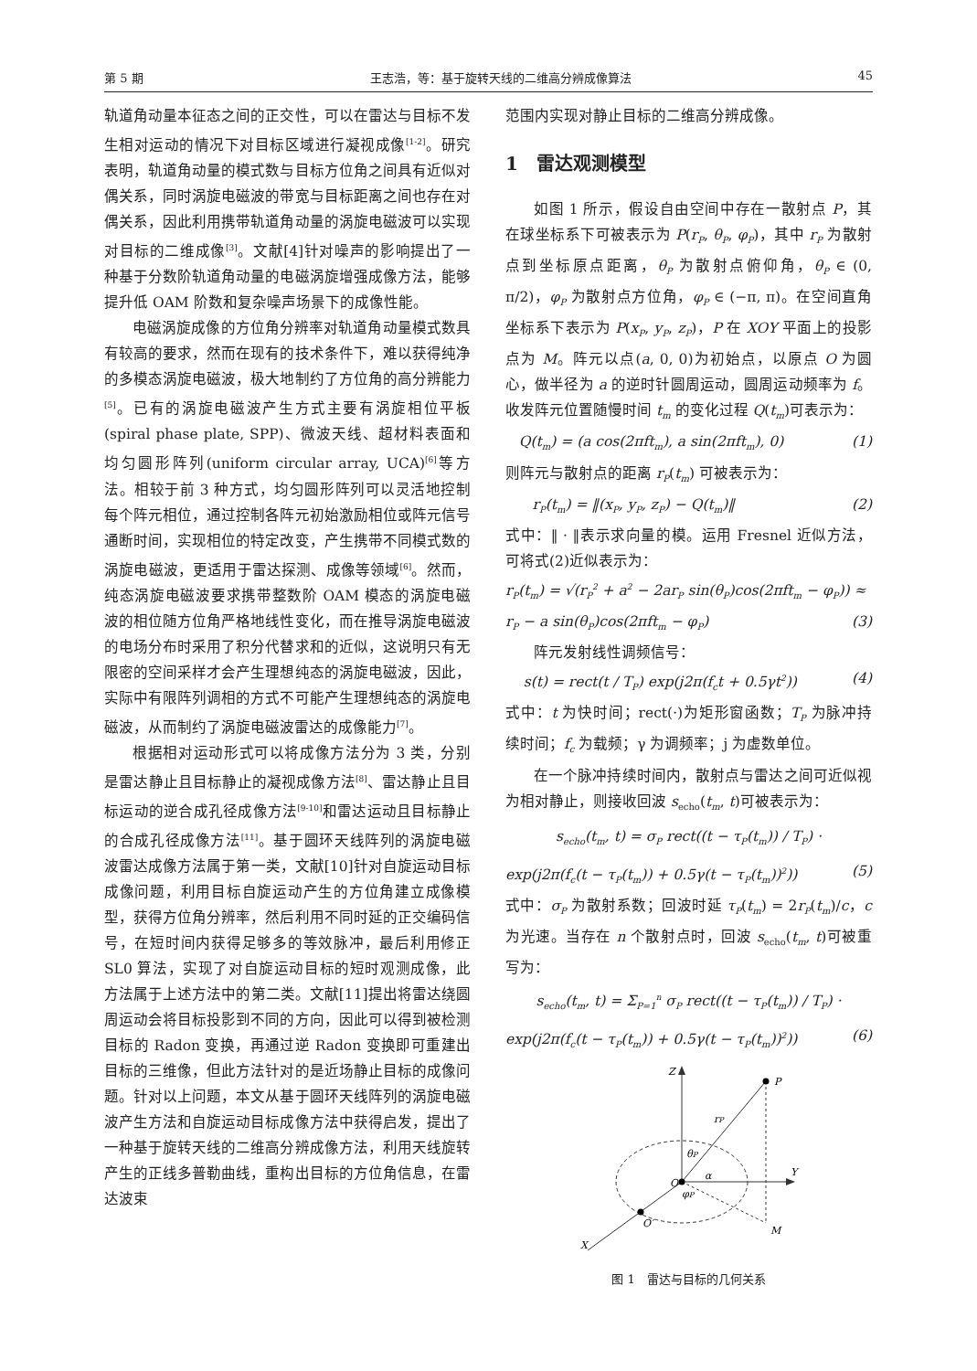第 5 期 王志浩，等：基于旋转天线的二维高分辨成像算法 45
轨道角动量本征态之间的正交性，可以在雷达与目标不发生相对运动的情况下对目标区域进行凝视成像<sup>[1-2]</sup>。研究表明，轨道角动量的模式数与目标方位角之间具有近似对偶关系，同时涡旋电磁波的带宽与目标距离之间也存在对偶关系，因此利用携带轨道角动量的涡旋电磁波可以实现对目标的二维成像<sup>[3]</sup>。文献[4]针对噪声的影响提出了一种基于分数阶轨道角动量的电磁涡旋增强成像方法，能够提升低 OAM 阶数和复杂噪声场景下的成像性能。
电磁涡旋成像的方位角分辨率对轨道角动量模式数具有较高的要求，然而在现有的技术条件下，难以获得纯净的多模态涡旋电磁波，极大地制约了方位角的高分辨能力<sup>[5]</sup>。已有的涡旋电磁波产生方式主要有涡旋相位平板(spiral phase plate, SPP)、微波天线、超材料表面和均匀圆形阵列(uniform circular array, UCA)<sup>[6]</sup>等方法。相较于前 3 种方式，均匀圆形阵列可以灵活地控制每个阵元相位，通过控制各阵元初始激励相位或阵元信号通断时间，实现相位的特定改变，产生携带不同模式数的涡旋电磁波，更适用于雷达探测、成像等领域<sup>[6]</sup>。然而，纯态涡旋电磁波要求携带整数阶 OAM 模态的涡旋电磁波的相位随方位角严格地线性变化，而在推导涡旋电磁波的电场分布时采用了积分代替求和的近似，这说明只有无限密的空间采样才会产生理想纯态的涡旋电磁波，因此，实际中有限阵列调相的方式不可能产生理想纯态的涡旋电磁波，从而制约了涡旋电磁波雷达的成像能力<sup>[7]</sup>。
根据相对运动形式可以将成像方法分为 3 类，分别是雷达静止且目标静止的凝视成像方法<sup>[8]</sup>、雷达静止且目标运动的逆合成孔径成像方法<sup>[9-10]</sup>和雷达运动且目标静止的合成孔径成像方法<sup>[11]</sup>。基于圆环天线阵列的涡旋电磁波雷达成像方法属于第一类，文献[10]针对自旋运动目标成像问题，利用目标自旋运动产生的方位角建立成像模型，获得方位角分辨率，然后利用不同时延的正交编码信号，在短时间内获得足够多的等效脉冲，最后利用修正 SL0 算法，实现了对自旋运动目标的短时观测成像，此方法属于上述方法中的第二类。文献[11]提出将雷达绕圆周运动会将目标投影到不同的方向，因此可以得到被检测目标的 Radon 变换，再通过逆 Radon 变换即可重建出目标的三维像，但此方法针对的是近场静止目标的成像问题。针对以上问题，本文从基于圆环天线阵列的涡旋电磁波产生方法和自旋运动目标成像方法中获得启发，提出了一种基于旋转天线的二维高分辨成像方法，利用天线旋转产生的正线多普勒曲线，重构出目标的方位角信息，在雷达波束
范围内实现对静止目标的二维高分辨成像。
1　雷达观测模型
如图 1 所示，假设自由空间中存在一散射点 P，其在球坐标系下可被表示为 P(r<sub>P</sub>, θ<sub>P</sub>, φ<sub>P</sub>)，其中 r<sub>P</sub> 为散射点到坐标原点距离，θ<sub>P</sub> 为散射点俯仰角，θ<sub>P</sub> ∈ (0, π/2)，φ<sub>P</sub> 为散射点方位角，φ<sub>P</sub> ∈ (−π, π)。在空间直角坐标系下表示为 P(x<sub>P</sub>, y<sub>P</sub>, z<sub>P</sub>)，P 在 XOY 平面上的投影点为 M。阵元以点(a, 0, 0)为初始点，以原点 O 为圆心，做半径为 a 的逆时针圆周运动，圆周运动频率为 f。收发阵元位置随慢时间 t<sub>m</sub> 的变化过程 Q(t<sub>m</sub>)可表示为：
Q(t<sub>m</sub>) = (a cos(2πft<sub>m</sub>), a sin(2πft<sub>m</sub>), 0) (1)
则阵元与散射点的距离 r<sub>P</sub>(t<sub>m</sub>) 可被表示为：
r<sub>P</sub>(t<sub>m</sub>) = ‖(x<sub>P</sub>, y<sub>P</sub>, z<sub>P</sub>) − Q(t<sub>m</sub>)‖ (2)
式中：‖ · ‖表示求向量的模。运用 Fresnel 近似方法，可将式(2)近似表示为：
r<sub>P</sub>(t<sub>m</sub>) = √(r<sub>P</sub><sup>2</sup> + a<sup>2</sup> − 2ar<sub>P</sub> sin(θ<sub>P</sub>)cos(2πft<sub>m</sub> − φ<sub>P</sub>)) ≈
r<sub>P</sub> − a sin(θ<sub>P</sub>)cos(2πft<sub>m</sub> − φ<sub>P</sub>) (3)
阵元发射线性调频信号：
s(t) = rect(t / T<sub>P</sub>) exp(j2π(f<sub>c</sub>t + 0.5γt<sup>2</sup>)) (4)
式中：t 为快时间；rect(·)为矩形窗函数；T<sub>P</sub> 为脉冲持续时间；f<sub>c</sub> 为载频；γ 为调频率；j 为虚数单位。
在一个脉冲持续时间内，散射点与雷达之间可近似视为相对静止，则接收回波 s<sub>echo</sub>(t<sub>m</sub>, t)可被表示为：
s<sub>echo</sub>(t<sub>m</sub>, t) = σ<sub>P</sub> rect((t − τ<sub>P</sub>(t<sub>m</sub>)) / T<sub>P</sub>) ·
exp(j2π(f<sub>c</sub>(t − τ<sub>P</sub>(t<sub>m</sub>)) + 0.5γ(t − τ<sub>P</sub>(t<sub>m</sub>))<sup>2</sup>)) (5)
式中：σ<sub>P</sub> 为散射系数；回波时延 τ<sub>P</sub>(t<sub>m</sub>) = 2r<sub>P</sub>(t<sub>m</sub>)/c，c 为光速。当存在 n 个散射点时，回波 s<sub>echo</sub>(t<sub>m</sub>, t)可被重写为：
s<sub>echo</sub>(t<sub>m</sub>, t) = Σ<sub>P=1</sub><sup>n</sup> σ<sub>P</sub> rect((t − τ<sub>P</sub>(t<sub>m</sub>)) / T<sub>P</sub>) ·
exp(j2π(f<sub>c</sub>(t − τ<sub>P</sub>(t<sub>m</sub>)) + 0.5γ(t − τ<sub>P</sub>(t<sub>m</sub>))<sup>2</sup>)) (6)
Z
P
rP
θP
α
Y
O
φP
O′
M
X
图 1　雷达与目标的几何关系